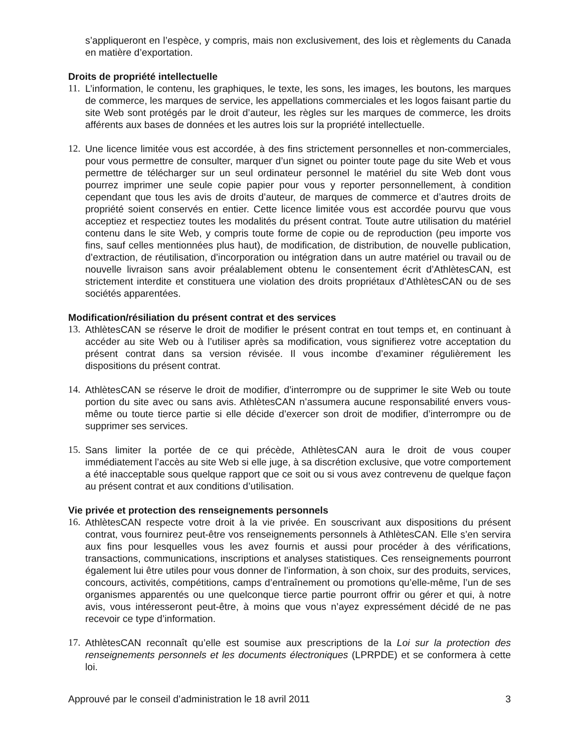s’appliqueront en l’espèce, y compris, mais non exclusivement, des lois et règlements du Canada en matière d’exportation.
Droits de propriété intellectuelle
11.
L’information, le contenu, les graphiques, le texte, les sons, les images, les boutons, les marques de commerce, les marques de service, les appellations commerciales et les logos faisant partie du site Web sont protégés par le droit d’auteur, les règles sur les marques de commerce, les droits afférents aux bases de données et les autres lois sur la propriété intellectuelle.
12.
Une licence limitée vous est accordée, à des fins strictement personnelles et non-commerciales, pour vous permettre de consulter, marquer d’un signet ou pointer toute page du site Web et vous permettre de télécharger sur un seul ordinateur personnel le matériel du site Web dont vous pourrez imprimer une seule copie papier pour vous y reporter personnellement, à condition cependant que tous les avis de droits d’auteur, de marques de commerce et d’autres droits de propriété soient conservés en entier. Cette licence limitée vous est accordée pourvu que vous acceptiez et respectiez toutes les modalités du présent contrat. Toute autre utilisation du matériel contenu dans le site Web, y compris toute forme de copie ou de reproduction (peu importe vos fins, sauf celles mentionnées plus haut), de modification, de distribution, de nouvelle publication, d’extraction, de réutilisation, d’incorporation ou intégration dans un autre matériel ou travail ou de nouvelle livraison sans avoir préalablement obtenu le consentement écrit d’AthlètesCAN, est strictement interdite et constituera une violation des droits propriétaux d’AthlètesCAN ou de ses sociétés apparentées.
Modification/résiliation du présent contrat et des services
13.
AthlètesCAN se réserve le droit de modifier le présent contrat en tout temps et, en continuant à accéder au site Web ou à l’utiliser après sa modification, vous signifierez votre acceptation du présent contrat dans sa version révisée. Il vous incombe d’examiner régulièrement les dispositions du présent contrat.
14.
AthlètesCAN se réserve le droit de modifier, d’interrompre ou de supprimer le site Web ou toute portion du site avec ou sans avis. AthlètesCAN n’assumera aucune responsabilité envers vous-même ou toute tierce partie si elle décide d’exercer son droit de modifier, d’interrompre ou de supprimer ses services.
15.
Sans limiter la portée de ce qui précède, AthlètesCAN aura le droit de vous couper immédiatement l’accès au site Web si elle juge, à sa discrétion exclusive, que votre comportement a été inacceptable sous quelque rapport que ce soit ou si vous avez contrevenu de quelque façon au présent contrat et aux conditions d’utilisation.
Vie privée et protection des renseignements personnels
16.
AthlètesCAN respecte votre droit à la vie privée. En souscrivant aux dispositions du présent contrat, vous fournirez peut-être vos renseignements personnels à AthlètesCAN. Elle s’en servira aux fins pour lesquelles vous les avez fournis et aussi pour procéder à des vérifications, transactions, communications, inscriptions et analyses statistiques. Ces renseignements pourront également lui être utiles pour vous donner de l’information, à son choix, sur des produits, services, concours, activités, compétitions, camps d’entraînement ou promotions qu’elle-même, l’un de ses organismes apparentés ou une quelconque tierce partie pourront offrir ou gérer et qui, à notre avis, vous intéresseront peut-être, à moins que vous n’ayez expressément décidé de ne pas recevoir ce type d’information.
17.
AthlètesCAN reconnaît qu’elle est soumise aux prescriptions de la Loi sur la protection des renseignements personnels et les documents électroniques (LPRPDE) et se conformera à cette loi.
Approuvé par le conseil d’administration le 18 avril 2011 3